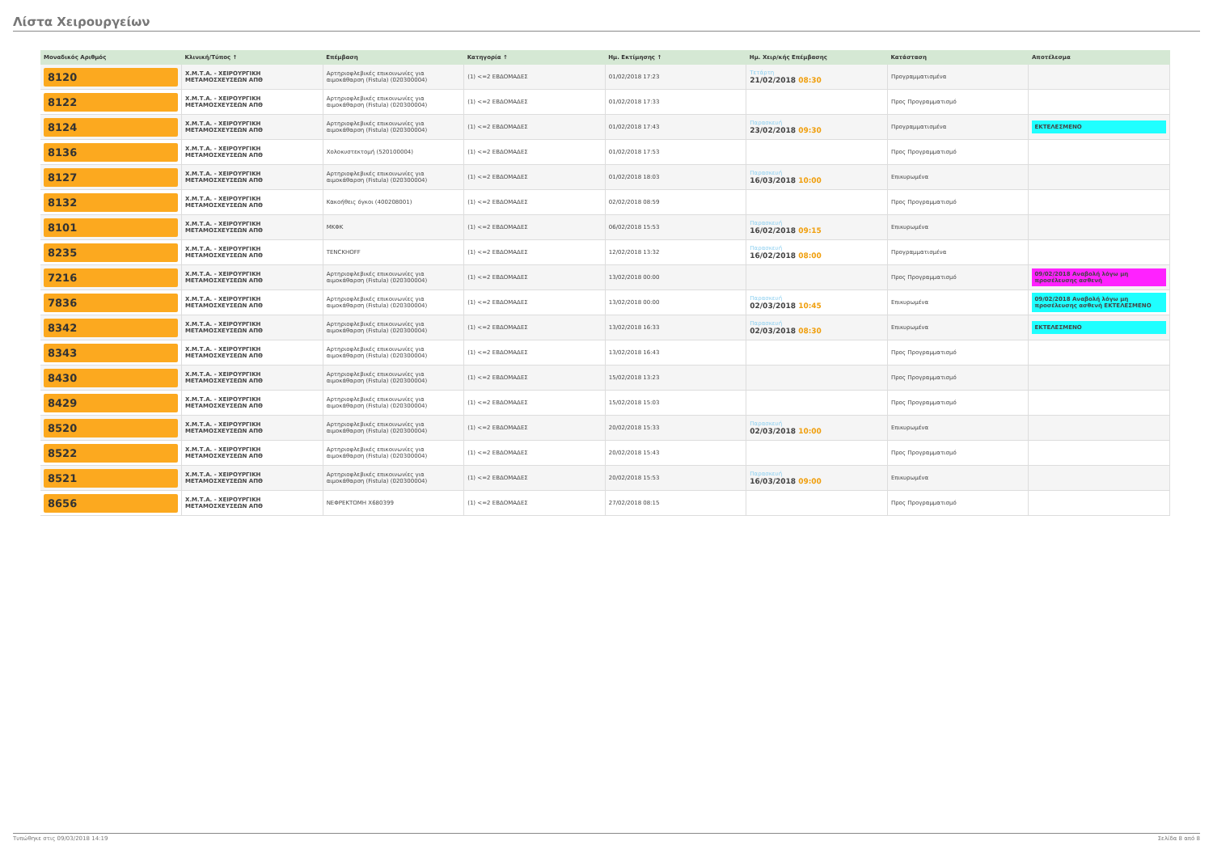Λίστα Χειρουργείων
| Μοναδικός Αριθμός | Κλινική/Τύπος ↑ | Επέμβαση | Κατηγορία ↑ | Ημ. Εκτίμησης ↑ | Ημ. Χειρ/κής Επέμβασης | Κατάσταση | Αποτέλεσμα |
| --- | --- | --- | --- | --- | --- | --- | --- |
| 8120 | Χ.Μ.Τ.Α. - ΧΕΙΡΟΥΡΓΙΚΗ ΜΕΤΑΜΟΣΧΕΥΣΕΩΝ ΑΠΘ | Αρτηριοφλεβικές επικοινωνίες για αιμοκάθαρση (Fistula) (020300004) | (1) <=2 ΕΒΔΟΜΑΔΕΣ | 01/02/2018 17:23 | Τετάρτη 21/02/2018 08:30 | Προγραμματισμένα | |
| 8122 | Χ.Μ.Τ.Α. - ΧΕΙΡΟΥΡΓΙΚΗ ΜΕΤΑΜΟΣΧΕΥΣΕΩΝ ΑΠΘ | Αρτηριοφλεβικές επικοινωνίες για αιμοκάθαρση (Fistula) (020300004) | (1) <=2 ΕΒΔΟΜΑΔΕΣ | 01/02/2018 17:33 | | Προς Προγραμματισμό | |
| 8124 | Χ.Μ.Τ.Α. - ΧΕΙΡΟΥΡΓΙΚΗ ΜΕΤΑΜΟΣΧΕΥΣΕΩΝ ΑΠΘ | Αρτηριοφλεβικές επικοινωνίες για αιμοκάθαρση (Fistula) (020300004) | (1) <=2 ΕΒΔΟΜΑΔΕΣ | 01/02/2018 17:43 | Παρασκευή 23/02/2018 09:30 | Προγραμματισμένα | ΕΚΤΕΛΕΣΜΕΝΟ |
| 8136 | Χ.Μ.Τ.Α. - ΧΕΙΡΟΥΡΓΙΚΗ ΜΕΤΑΜΟΣΧΕΥΣΕΩΝ ΑΠΘ | Χολοκυστεκτομή (520100004) | (1) <=2 ΕΒΔΟΜΑΔΕΣ | 01/02/2018 17:53 | | Προς Προγραμματισμό | |
| 8127 | Χ.Μ.Τ.Α. - ΧΕΙΡΟΥΡΓΙΚΗ ΜΕΤΑΜΟΣΧΕΥΣΕΩΝ ΑΠΘ | Αρτηριοφλεβικές επικοινωνίες για αιμοκάθαρση (Fistula) (020300004) | (1) <=2 ΕΒΔΟΜΑΔΕΣ | 01/02/2018 18:03 | Παρασκευή 16/03/2018 10:00 | Επικυρωμένα | |
| 8132 | Χ.Μ.Τ.Α. - ΧΕΙΡΟΥΡΓΙΚΗ ΜΕΤΑΜΟΣΧΕΥΣΕΩΝ ΑΠΘ | Κακοήθεις όγκοι (400208001) | (1) <=2 ΕΒΔΟΜΑΔΕΣ | 02/02/2018 08:59 | | Προς Προγραμματισμό | |
| 8101 | Χ.Μ.Τ.Α. - ΧΕΙΡΟΥΡΓΙΚΗ ΜΕΤΑΜΟΣΧΕΥΣΕΩΝ ΑΠΘ | ΜΚΦΚ | (1) <=2 ΕΒΔΟΜΑΔΕΣ | 06/02/2018 15:53 | Παρασκευή 16/02/2018 09:15 | Επικυρωμένα | |
| 8235 | Χ.Μ.Τ.Α. - ΧΕΙΡΟΥΡΓΙΚΗ ΜΕΤΑΜΟΣΧΕΥΣΕΩΝ ΑΠΘ | TENCKHOFF | (1) <=2 ΕΒΔΟΜΑΔΕΣ | 12/02/2018 13:32 | Παρασκευή 16/02/2018 08:00 | Προγραμματισμένα | |
| 7216 | Χ.Μ.Τ.Α. - ΧΕΙΡΟΥΡΓΙΚΗ ΜΕΤΑΜΟΣΧΕΥΣΕΩΝ ΑΠΘ | Αρτηριοφλεβικές επικοινωνίες για αιμοκάθαρση (Fistula) (020300004) | (1) <=2 ΕΒΔΟΜΑΔΕΣ | 13/02/2018 00:00 | | Προς Προγραμματισμό | 09/02/2018 Αναβολή λόγω μη προσέλευσης ασθενή |
| 7836 | Χ.Μ.Τ.Α. - ΧΕΙΡΟΥΡΓΙΚΗ ΜΕΤΑΜΟΣΧΕΥΣΕΩΝ ΑΠΘ | Αρτηριοφλεβικές επικοινωνίες για αιμοκάθαρση (Fistula) (020300004) | (1) <=2 ΕΒΔΟΜΑΔΕΣ | 13/02/2018 00:00 | Παρασκευή 02/03/2018 10:45 | Επικυρωμένα | 09/02/2018 Αναβολή λόγω μη προσέλευσης ασθενή ΕΚΤΕΛΕΣΜΕΝΟ |
| 8342 | Χ.Μ.Τ.Α. - ΧΕΙΡΟΥΡΓΙΚΗ ΜΕΤΑΜΟΣΧΕΥΣΕΩΝ ΑΠΘ | Αρτηριοφλεβικές επικοινωνίες για αιμοκάθαρση (Fistula) (020300004) | (1) <=2 ΕΒΔΟΜΑΔΕΣ | 13/02/2018 16:33 | Παρασκευή 02/03/2018 08:30 | Επικυρωμένα | ΕΚΤΕΛΕΣΜΕΝΟ |
| 8343 | Χ.Μ.Τ.Α. - ΧΕΙΡΟΥΡΓΙΚΗ ΜΕΤΑΜΟΣΧΕΥΣΕΩΝ ΑΠΘ | Αρτηριοφλεβικές επικοινωνίες για αιμοκάθαρση (Fistula) (020300004) | (1) <=2 ΕΒΔΟΜΑΔΕΣ | 13/02/2018 16:43 | | Προς Προγραμματισμό | |
| 8430 | Χ.Μ.Τ.Α. - ΧΕΙΡΟΥΡΓΙΚΗ ΜΕΤΑΜΟΣΧΕΥΣΕΩΝ ΑΠΘ | Αρτηριοφλεβικές επικοινωνίες για αιμοκάθαρση (Fistula) (020300004) | (1) <=2 ΕΒΔΟΜΑΔΕΣ | 15/02/2018 13:23 | | Προς Προγραμματισμό | |
| 8429 | Χ.Μ.Τ.Α. - ΧΕΙΡΟΥΡΓΙΚΗ ΜΕΤΑΜΟΣΧΕΥΣΕΩΝ ΑΠΘ | Αρτηριοφλεβικές επικοινωνίες για αιμοκάθαρση (Fistula) (020300004) | (1) <=2 ΕΒΔΟΜΑΔΕΣ | 15/02/2018 15:03 | | Προς Προγραμματισμό | |
| 8520 | Χ.Μ.Τ.Α. - ΧΕΙΡΟΥΡΓΙΚΗ ΜΕΤΑΜΟΣΧΕΥΣΕΩΝ ΑΠΘ | Αρτηριοφλεβικές επικοινωνίες για αιμοκάθαρση (Fistula) (020300004) | (1) <=2 ΕΒΔΟΜΑΔΕΣ | 20/02/2018 15:33 | Παρασκευή 02/03/2018 10:00 | Επικυρωμένα | |
| 8522 | Χ.Μ.Τ.Α. - ΧΕΙΡΟΥΡΓΙΚΗ ΜΕΤΑΜΟΣΧΕΥΣΕΩΝ ΑΠΘ | Αρτηριοφλεβικές επικοινωνίες για αιμοκάθαρση (Fistula) (020300004) | (1) <=2 ΕΒΔΟΜΑΔΕΣ | 20/02/2018 15:43 | | Προς Προγραμματισμό | |
| 8521 | Χ.Μ.Τ.Α. - ΧΕΙΡΟΥΡΓΙΚΗ ΜΕΤΑΜΟΣΧΕΥΣΕΩΝ ΑΠΘ | Αρτηριοφλεβικές επικοινωνίες για αιμοκάθαρση (Fistula) (020300004) | (1) <=2 ΕΒΔΟΜΑΔΕΣ | 20/02/2018 15:53 | Παρασκευή 16/03/2018 09:00 | Επικυρωμένα | |
| 8656 | Χ.Μ.Τ.Α. - ΧΕΙΡΟΥΡΓΙΚΗ ΜΕΤΑΜΟΣΧΕΥΣΕΩΝ ΑΠΘ | ΝΕΦΡΕΚΤΟΜΗ Χ680399 | (1) <=2 ΕΒΔΟΜΑΔΕΣ | 27/02/2018 08:15 | | Προς Προγραμματισμό | |
Τυπώθηκε στις 09/03/2018 14:19 Σελίδα 8 από 8